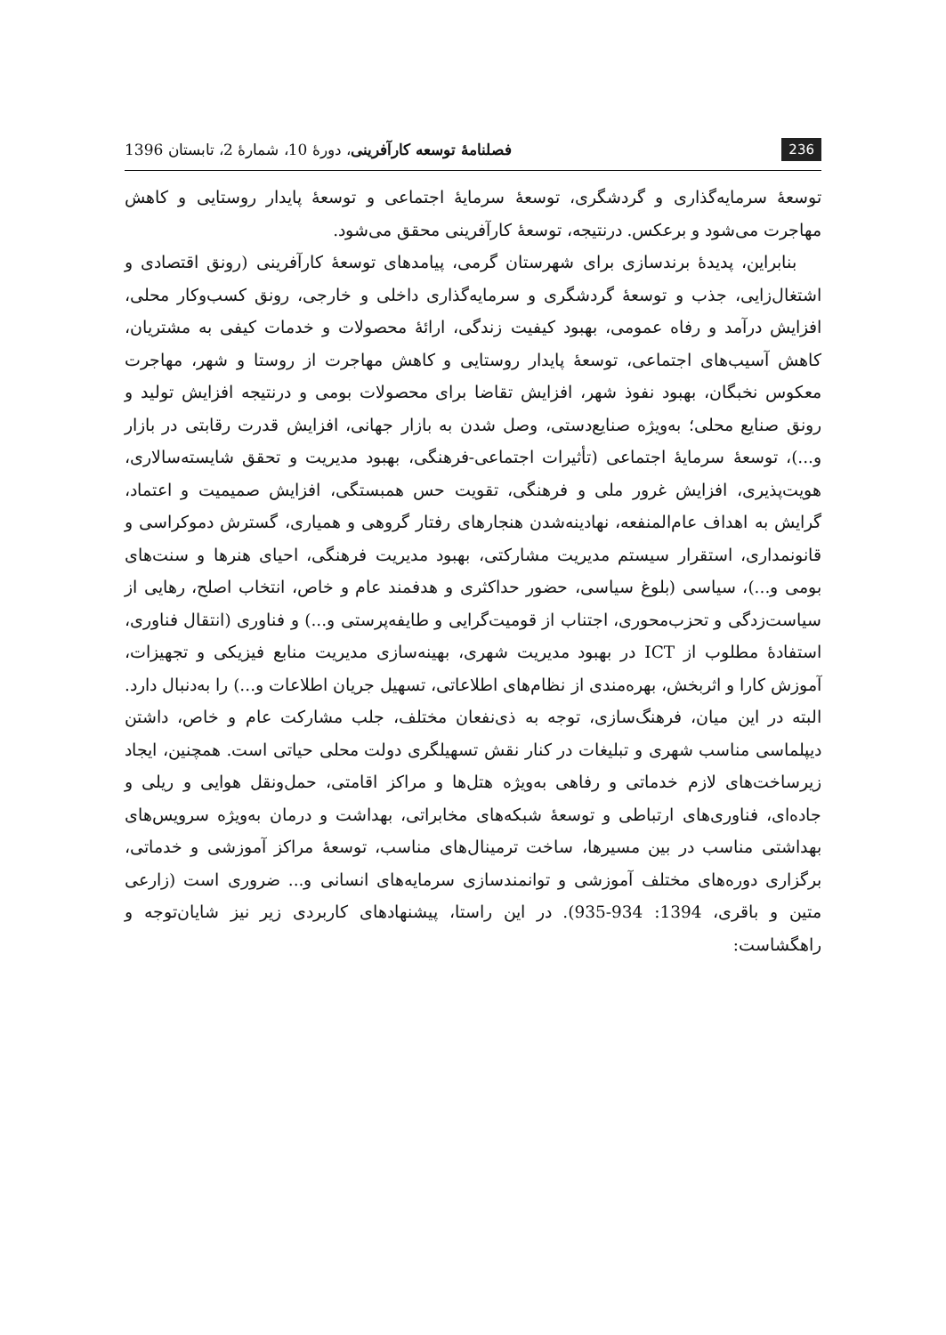236 فصلنامهٔ توسعه کارآفرینی، دورهٔ 10، شمارهٔ 2، تابستان 1396
توسعهٔ سرمایه‌گذاری و گردشگری، توسعهٔ سرمایهٔ اجتماعی و توسعهٔ پایدار روستایی و کاهش مهاجرت می‌شود و برعکس. درنتیجه، توسعهٔ کارآفرینی محقق می‌شود.
بنابراین، پدیدهٔ برندسازی برای شهرستان گرمی، پیامدهای توسعهٔ کارآفرینی (رونق اقتصادی و اشتغال‌زایی، جذب و توسعهٔ گردشگری و سرمایه‌گذاری داخلی و خارجی، رونق کسب‌وکار محلی، افزایش درآمد و رفاه عمومی، بهبود کیفیت زندگی، ارائهٔ محصولات و خدمات کیفی به مشتریان، کاهش آسیب‌های اجتماعی، توسعهٔ پایدار روستایی و کاهش مهاجرت از روستا و شهر، مهاجرت معکوس نخبگان، بهبود نفوذ شهر، افزایش تقاضا برای محصولات بومی و درنتیجه افزایش تولید و رونق صنایع محلی؛ به‌ویژه صنایع‌دستی، وصل شدن به بازار جهانی، افزایش قدرت رقابتی در بازار و...)، توسعهٔ سرمایهٔ اجتماعی (تأثیرات اجتماعی-فرهنگی، بهبود مدیریت و تحقق شایسته‌سالاری، هویت‌پذیری، افزایش غرور ملی و فرهنگی، تقویت حس همبستگی، افزایش صمیمیت و اعتماد، گرایش به اهداف عام‌المنفعه، نهادینه‌شدن هنجارهای رفتار گروهی و همیاری، گسترش دموکراسی و قانونمداری، استقرار سیستم مدیریت مشارکتی، بهبود مدیریت فرهنگی، احیای هنرها و سنت‌های بومی و...)، سیاسی (بلوغ سیاسی، حضور حداکثری و هدفمند عام و خاص، انتخاب اصلح، رهایی از سیاست‌زدگی و تحزب‌محوری، اجتناب از قومیت‌گرایی و طایفه‌پرستی و...) و فناوری (انتقال فناوری، استفادهٔ مطلوب از ICT در بهبود مدیریت شهری، بهینه‌سازی مدیریت منابع فیزیکی و تجهیزات، آموزش کارا و اثربخش، بهره‌مندی از نظام‌های اطلاعاتی، تسهیل جریان اطلاعات و...) را به‌دنبال دارد. البته در این میان، فرهنگ‌سازی، توجه به ذی‌نفعان مختلف، جلب مشارکت عام و خاص، داشتن دیپلماسی مناسب شهری و تبلیغات در کنار نقش تسهیلگری دولت محلی حیاتی است. همچنین، ایجاد زیرساخت‌های لازم خدماتی و رفاهی به‌ویژه هتل‌ها و مراکز اقامتی، حمل‌ونقل هوایی و ریلی و جاده‌ای، فناوری‌های ارتباطی و توسعهٔ شبکه‌های مخابراتی، بهداشت و درمان به‌ویژه سرویس‌های بهداشتی مناسب در بین مسیرها، ساخت ترمینال‌های مناسب، توسعهٔ مراکز آموزشی و خدماتی، برگزاری دوره‌های مختلف آموزشی و توانمندسازی سرمایه‌های انسانی و... ضروری است (زارعی متین و باقری، 1394: 934-935). در این راستا، پیشنهادهای کاربردی زیر نیز شایان‌توجه و راهگشاست: